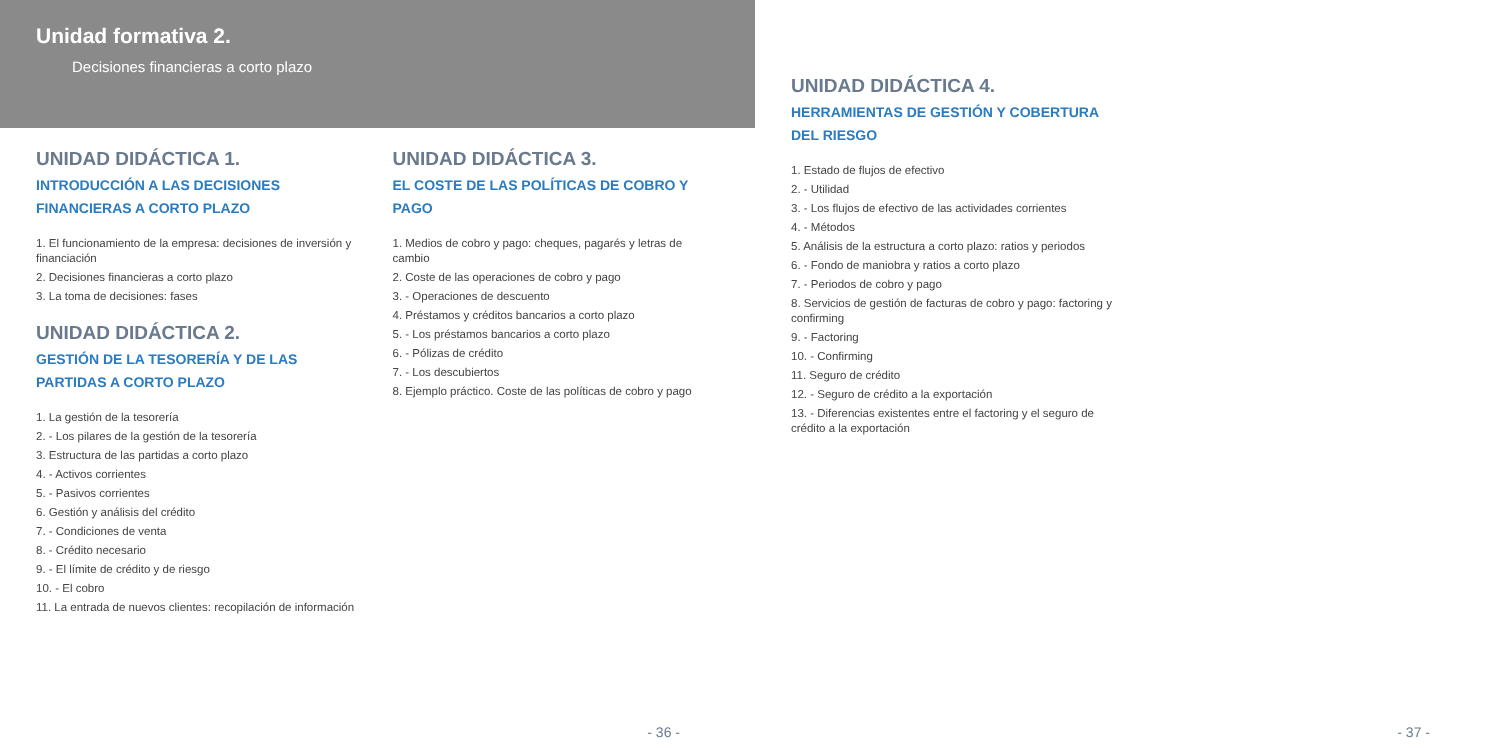Unidad formativa 2.
Decisiones financieras a corto plazo
UNIDAD DIDÁCTICA 1.
INTRODUCCIÓN A LAS DECISIONES FINANCIERAS A CORTO PLAZO
1. El funcionamiento de la empresa: decisiones de inversión y financiación
2. Decisiones financieras a corto plazo
3. La toma de decisiones: fases
UNIDAD DIDÁCTICA 2.
GESTIÓN DE LA TESORERÍA Y DE LAS PARTIDAS A CORTO PLAZO
1. La gestión de la tesorería
2. - Los pilares de la gestión de la tesorería
3. Estructura de las partidas a corto plazo
4. - Activos corrientes
5. - Pasivos corrientes
6. Gestión y análisis del crédito
7. - Condiciones de venta
8. - Crédito necesario
9. - El límite de crédito y de riesgo
10. - El cobro
11. La entrada de nuevos clientes: recopilación de información
UNIDAD DIDÁCTICA 3.
EL COSTE DE LAS POLÍTICAS DE COBRO Y PAGO
1. Medios de cobro y pago: cheques, pagarés y letras de cambio
2. Coste de las operaciones de cobro y pago
3. - Operaciones de descuento
4. Préstamos y créditos bancarios a corto plazo
5. - Los préstamos bancarios a corto plazo
6. - Pólizas de crédito
7. - Los descubiertos
8. Ejemplo práctico. Coste de las políticas de cobro y pago
- 36 -
UNIDAD DIDÁCTICA 4.
HERRAMIENTAS DE GESTIÓN Y COBERTURA DEL RIESGO
1. Estado de flujos de efectivo
2. - Utilidad
3. - Los flujos de efectivo de las actividades corrientes
4. - Métodos
5. Análisis de la estructura a corto plazo: ratios y periodos
6. - Fondo de maniobra y ratios a corto plazo
7. - Periodos de cobro y pago
8. Servicios de gestión de facturas de cobro y pago: factoring y confirming
9. - Factoring
10. - Confirming
11. Seguro de crédito
12. - Seguro de crédito a la exportación
13. - Diferencias existentes entre el factoring y el seguro de crédito a la exportación
- 37 -